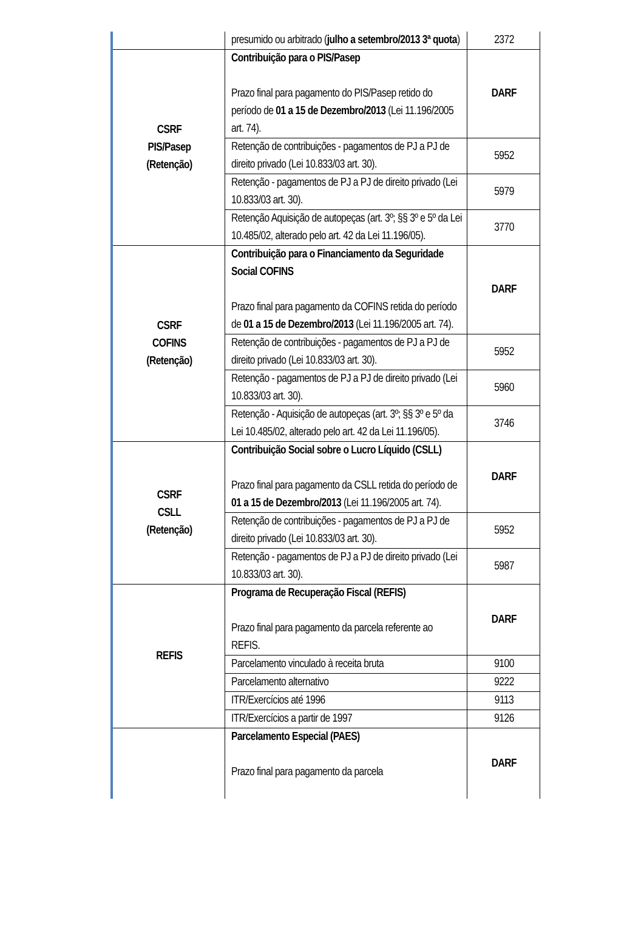| | presumido ou arbitrado ( julho a setembro/2013 3ª quota ) | 2372 |
| CSRF PIS/Pasep (Retenção) | Contribuição para o PIS/Pasep Prazo final para pagamento do PIS/Pasep retido do período de 01 a 15 de Dezembro/2013 (Lei 11.196/2005 art. 74). | DARF |
| | Retenção de contribuições - pagamentos de PJ a PJ de direito privado (Lei 10.833/03 art. 30). | 5952 |
| | Retenção - pagamentos de PJ a PJ de direito privado (Lei 10.833/03 art. 30). | 5979 |
| | Retenção Aquisição de autopeças (art. 3º; §§ 3º e 5º da Lei 10.485/02, alterado pelo art. 42 da Lei 11.196/05). | 3770 |
| CSRF COFINS (Retenção) | Contribuição para o Financiamento da Seguridade Social COFINS Prazo final para pagamento da COFINS retida do período de 01 a 15 de Dezembro/2013 (Lei 11.196/2005 art. 74). | DARF |
| | Retenção de contribuições - pagamentos de PJ a PJ de direito privado (Lei 10.833/03 art. 30). | 5952 |
| | Retenção - pagamentos de PJ a PJ de direito privado (Lei 10.833/03 art. 30). | 5960 |
| | Retenção - Aquisição de autopeças (art. 3º; §§ 3º e 5º da Lei 10.485/02, alterado pelo art. 42 da Lei 11.196/05). | 3746 |
| CSRF CSLL (Retenção) | Contribuição Social sobre o Lucro Líquido (CSLL) Prazo final para pagamento da CSLL retida do período de 01 a 15 de Dezembro/2013 (Lei 11.196/2005 art. 74). | DARF |
| | Retenção de contribuições - pagamentos de PJ a PJ de direito privado (Lei 10.833/03 art. 30). | 5952 |
| | Retenção - pagamentos de PJ a PJ de direito privado (Lei 10.833/03 art. 30). | 5987 |
| REFIS | Programa de Recuperação Fiscal (REFIS) Prazo final para pagamento da parcela referente ao REFIS. | DARF |
| | Parcelamento vinculado à receita bruta | 9100 |
| | Parcelamento alternativo | 9222 |
| | ITR/Exercícios até 1996 | 9113 |
| | ITR/Exercícios a partir de 1997 | 9126 |
| | Parcelamento Especial (PAES) Prazo final para pagamento da parcela | DARF |